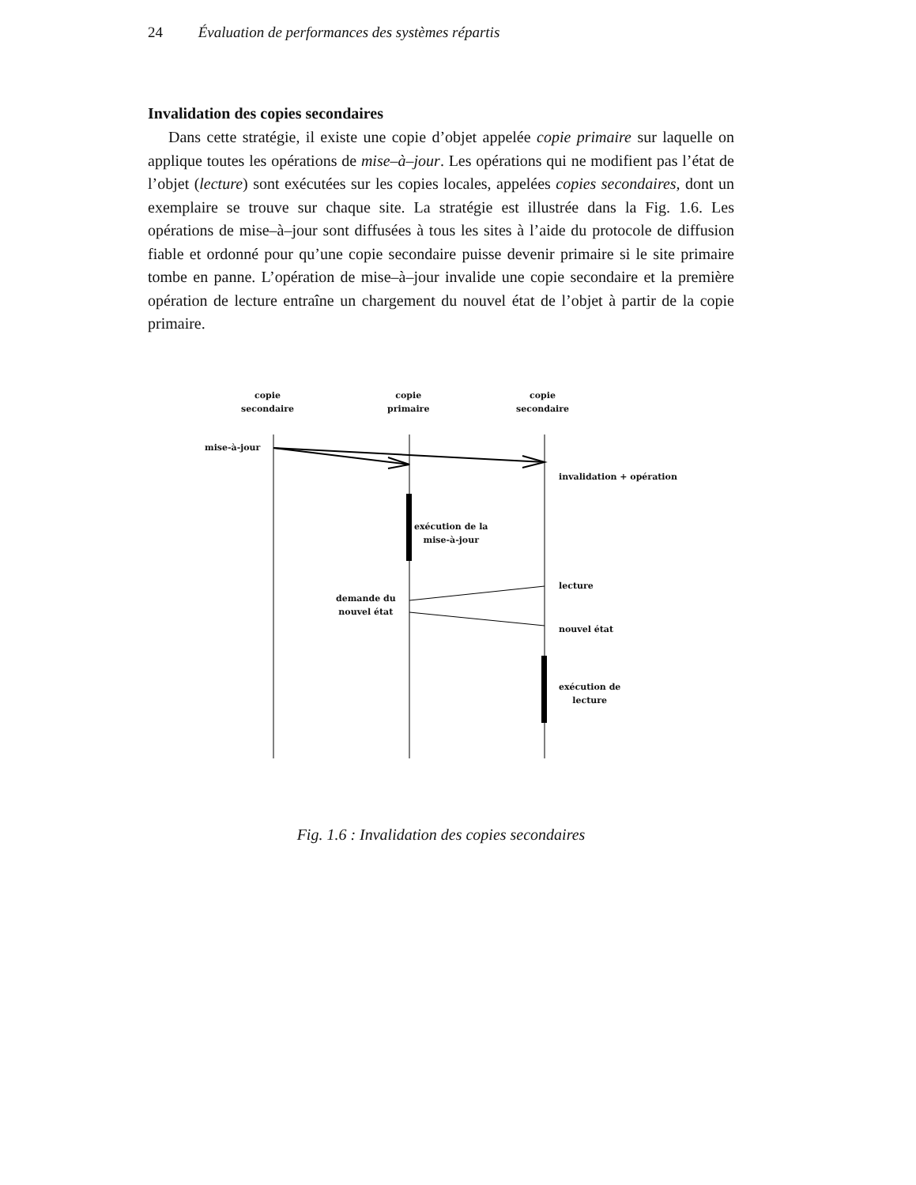24 Évaluation de performances des systèmes répartis
Invalidation des copies secondaires
Dans cette stratégie, il existe une copie d’objet appelée copie primaire sur laquelle on applique toutes les opérations de mise–à–jour. Les opérations qui ne modifient pas l’état de l’objet (lecture) sont exécutées sur les copies locales, appelées copies secondaires, dont un exemplaire se trouve sur chaque site. La stratégie est illustrée dans la Fig. 1.6. Les opérations de mise–à–jour sont diffusées à tous les sites à l’aide du protocole de diffusion fiable et ordonné pour qu’une copie secondaire puisse devenir primaire si le site primaire tombe en panne. L’opération de mise–à–jour invalide une copie secondaire et la première opération de lecture entraîne un chargement du nouvel état de l’objet à partir de la copie primaire.
copie
secondaire
copie
primaire
copie
secondaire
mise-à-jour
invalidation + opération
exécution de la
mise-à-jour
lecture
demande du
nouvel état
nouvel état
exécution de
lecture
Fig. 1.6 : Invalidation des copies secondaires